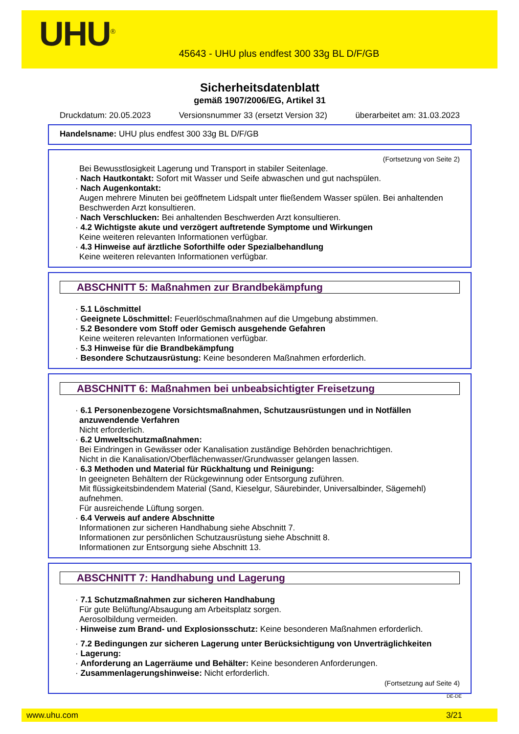UHU<sup>®</sup>
45643 - UHU plus endfest 300 33g BL D/F/GB
Sicherheitsdatenblatt
gemäß 1907/2006/EG, Artikel 31
Druckdatum: 20.05.2023 Versionsnummer 33 (ersetzt Version 32) überarbeitet am: 31.03.2023
Handelsname: UHU plus endfest 300 33g BL D/F/GB
(Fortsetzung von Seite 2)
Bei Bewusstlosigkeit Lagerung und Transport in stabiler Seitenlage.
· Nach Hautkontakt: Sofort mit Wasser und Seife abwaschen und gut nachspülen.
· Nach Augenkontakt:
Augen mehrere Minuten bei geöffnetem Lidspalt unter fließendem Wasser spülen. Bei anhaltenden Beschwerden Arzt konsultieren.
· Nach Verschlucken: Bei anhaltenden Beschwerden Arzt konsultieren.
· 4.2 Wichtigste akute und verzögert auftretende Symptome und Wirkungen
Keine weiteren relevanten Informationen verfügbar.
· 4.3 Hinweise auf ärztliche Soforthilfe oder Spezialbehandlung
Keine weiteren relevanten Informationen verfügbar.
ABSCHNITT 5: Maßnahmen zur Brandbekämpfung
· 5.1 Löschmittel
· Geeignete Löschmittel: Feuerlöschmaßnahmen auf die Umgebung abstimmen.
· 5.2 Besondere vom Stoff oder Gemisch ausgehende Gefahren
Keine weiteren relevanten Informationen verfügbar.
· 5.3 Hinweise für die Brandbekämpfung
· Besondere Schutzausrüstung: Keine besonderen Maßnahmen erforderlich.
ABSCHNITT 6: Maßnahmen bei unbeabsichtigter Freisetzung
· 6.1 Personenbezogene Vorsichtsmaßnahmen, Schutzausrüstungen und in Notfällen anzuwendende Verfahren
Nicht erforderlich.
· 6.2 Umweltschutzmaßnahmen:
Bei Eindringen in Gewässer oder Kanalisation zuständige Behörden benachrichtigen.
Nicht in die Kanalisation/Oberflächenwasser/Grundwasser gelangen lassen.
· 6.3 Methoden und Material für Rückhaltung und Reinigung:
In geeigneten Behältern der Rückgewinnung oder Entsorgung zuführen.
Mit flüssigkeitsbindendem Material (Sand, Kieselgur, Säurebinder, Universalbinder, Sägemehl) aufnehmen.
Für ausreichende Lüftung sorgen.
· 6.4 Verweis auf andere Abschnitte
Informationen zur sicheren Handhabung siehe Abschnitt 7.
Informationen zur persönlichen Schutzausrüstung siehe Abschnitt 8.
Informationen zur Entsorgung siehe Abschnitt 13.
ABSCHNITT 7: Handhabung und Lagerung
· 7.1 Schutzmaßnahmen zur sicheren Handhabung
Für gute Belüftung/Absaugung am Arbeitsplatz sorgen.
Aerosolbildung vermeiden.
· Hinweise zum Brand- und Explosionsschutz: Keine besonderen Maßnahmen erforderlich.
· 7.2 Bedingungen zur sicheren Lagerung unter Berücksichtigung von Unverträglichkeiten
· Lagerung:
· Anforderung an Lagerräume und Behälter: Keine besonderen Anforderungen.
· Zusammenlagerungshinweise: Nicht erforderlich.
(Fortsetzung auf Seite 4)
DE-DE
www.uhu.com 3/21